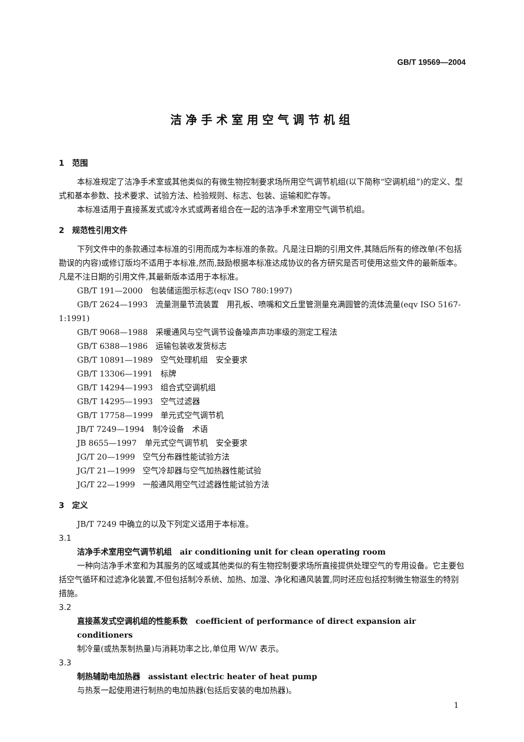GB/T 19569—2004
洁净手术室用空气调节机组
1　范围
本标准规定了洁净手术室或其他类似的有微生物控制要求场所用空气调节机组(以下简称“空调机组”)的定义、型式和基本参数、技术要求、试验方法、检验规则、标志、包装、运输和贮存等。
本标准适用于直接蒸发式或冷水式或两者组合在一起的洁净手术室用空气调节机组。
2　规范性引用文件
下列文件中的条款通过本标准的引用而成为本标准的条款。凡是注日期的引用文件,其随后所有的修改单(不包括勘误的内容)或修订版均不适用于本标准,然而,鼓励根据本标准达成协议的各方研究是否可使用这些文件的最新版本。凡是不注日期的引用文件,其最新版本适用于本标准。
GB/T 191—2000　包装储运图示标志(eqv ISO 780:1997)
GB/T 2624—1993　流量测量节流装置　用孔板、喷嘴和文丘里管测量充满圆管的流体流量(eqv ISO 5167-1:1991)
GB/T 9068—1988　采暖通风与空气调节设备噪声声功率级的测定工程法
GB/T 6388—1986　运输包装收发货标志
GB/T 10891—1989　空气处理机组　安全要求
GB/T 13306—1991　标牌
GB/T 14294—1993　组合式空调机组
GB/T 14295—1993　空气过滤器
GB/T 17758—1999　单元式空气调节机
JB/T 7249—1994　制冷设备　术语
JB 8655—1997　单元式空气调节机　安全要求
JG/T 20—1999　空气分布器性能试验方法
JG/T 21—1999　空气冷却器与空气加热器性能试验
JG/T 22—1999　一般通风用空气过滤器性能试验方法
3　定义
JB/T 7249 中确立的以及下列定义适用于本标准。
3.1
洁净手术室用空气调节机组　air conditioning unit for clean operating room
一种向洁净手术室和为其服务的区域或其他类似的有生物控制要求场所直接提供处理空气的专用设备。它主要包括空气循环和过滤净化装置,不但包括制冷系统、加热、加湿、净化和通风装置,同时还应包括控制微生物滋生的特别措施。
3.2
直接蒸发式空调机组的性能系数　coefficient of performance of direct expansion air conditioners
制冷量(或热泵制热量)与消耗功率之比,单位用 W/W 表示。
3.3
制热辅助电加热器　assistant electric heater of heat pump
与热泵一起使用进行制热的电加热器(包括后安装的电加热器)。
1